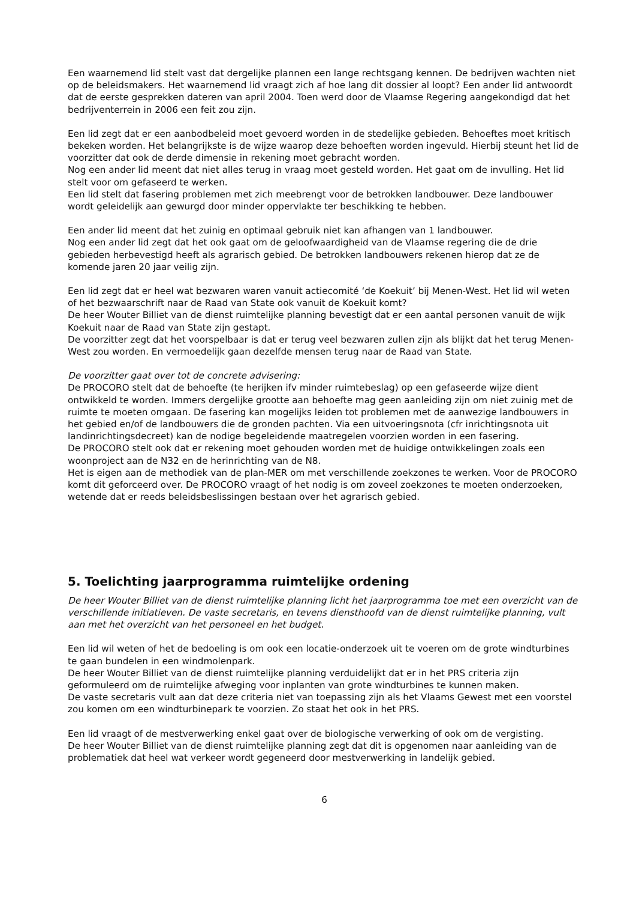Een waarnemend lid stelt vast dat dergelijke plannen een lange rechtsgang kennen. De bedrijven wachten niet op de beleidsmakers. Het waarnemend lid vraagt zich af hoe lang dit dossier al loopt? Een ander lid antwoordt dat de eerste gesprekken dateren van april 2004. Toen werd door de Vlaamse Regering aangekondigd dat het bedrijventerrein in 2006 een feit zou zijn.
Een lid zegt dat er een aanbodbeleid moet gevoerd worden in de stedelijke gebieden. Behoeftes moet kritisch bekeken worden. Het belangrijkste is de wijze waarop deze behoeften worden ingevuld. Hierbij steunt het lid de voorzitter dat ook de derde dimensie in rekening moet gebracht worden.
Nog een ander lid meent dat niet alles terug in vraag moet gesteld worden. Het gaat om de invulling. Het lid stelt voor om gefaseerd te werken.
Een lid stelt dat fasering problemen met zich meebrengt voor de betrokken landbouwer. Deze landbouwer wordt geleidelijk aan gewurgd door minder oppervlakte ter beschikking te hebben.
Een ander lid meent dat het zuinig en optimaal gebruik niet kan afhangen van 1 landbouwer.
Nog een ander lid zegt dat het ook gaat om de geloofwaardigheid van de Vlaamse regering die de drie gebieden herbevestigd heeft als agrarisch gebied. De betrokken landbouwers rekenen hierop dat ze de komende jaren 20 jaar veilig zijn.
Een lid zegt dat er heel wat bezwaren waren vanuit actiecomité ‘de Koekuit’ bij Menen-West. Het lid wil weten of het bezwaarschrift naar de Raad van State ook vanuit de Koekuit komt?
De heer Wouter Billiet van de dienst ruimtelijke planning bevestigt dat er een aantal personen vanuit de wijk Koekuit naar de Raad van State zijn gestapt.
De voorzitter zegt dat het voorspelbaar is dat er terug veel bezwaren zullen zijn als blijkt dat het terug Menen-West zou worden. En vermoedelijk gaan dezelfde mensen terug naar de Raad van State.
De voorzitter gaat over tot de concrete advisering:
De PROCORO stelt dat de behoefte (te herijken ifv minder ruimtebeslag) op een gefaseerde wijze dient ontwikkeld te worden. Immers dergelijke grootte aan behoefte mag geen aanleiding zijn om niet zuinig met de ruimte te moeten omgaan. De fasering kan mogelijks leiden tot problemen met de aanwezige landbouwers in het gebied en/of de landbouwers die de gronden pachten. Via een uitvoeringsnota (cfr inrichtingsnota uit landinrichtingsdecreet) kan de nodige begeleidende maatregelen voorzien worden in een fasering.
De PROCORO stelt ook dat er rekening moet gehouden worden met de huidige ontwikkelingen zoals een woonproject aan de N32 en de herinrichting van de N8.
Het is eigen aan de methodiek van de plan-MER om met verschillende zoekzones te werken. Voor de PROCORO komt dit geforceerd over. De PROCORO vraagt of het nodig is om zoveel zoekzones te moeten onderzoeken, wetende dat er reeds beleidsbeslissingen bestaan over het agrarisch gebied.
5. Toelichting jaarprogramma ruimtelijke ordening
De heer Wouter Billiet van de dienst ruimtelijke planning licht het jaarprogramma toe met een overzicht van de verschillende initiatieven. De vaste secretaris, en tevens diensthoofd van de dienst ruimtelijke planning, vult aan met het overzicht van het personeel en het budget.
Een lid wil weten of het de bedoeling is om ook een locatie-onderzoek uit te voeren om de grote windturbines te gaan bundelen in een windmolenpark.
De heer Wouter Billiet van de dienst ruimtelijke planning verduidelijkt dat er in het PRS criteria zijn geformuleerd om de ruimtelijke afweging voor inplanten van grote windturbines te kunnen maken.
De vaste secretaris vult aan dat deze criteria niet van toepassing zijn als het Vlaams Gewest met een voorstel zou komen om een windturbinepark te voorzien. Zo staat het ook in het PRS.
Een lid vraagt of de mestverwerking enkel gaat over de biologische verwerking of ook om de vergisting.
De heer Wouter Billiet van de dienst ruimtelijke planning zegt dat dit is opgenomen naar aanleiding van de problematiek dat heel wat verkeer wordt gegeneerd door mestverwerking in landelijk gebied.
6